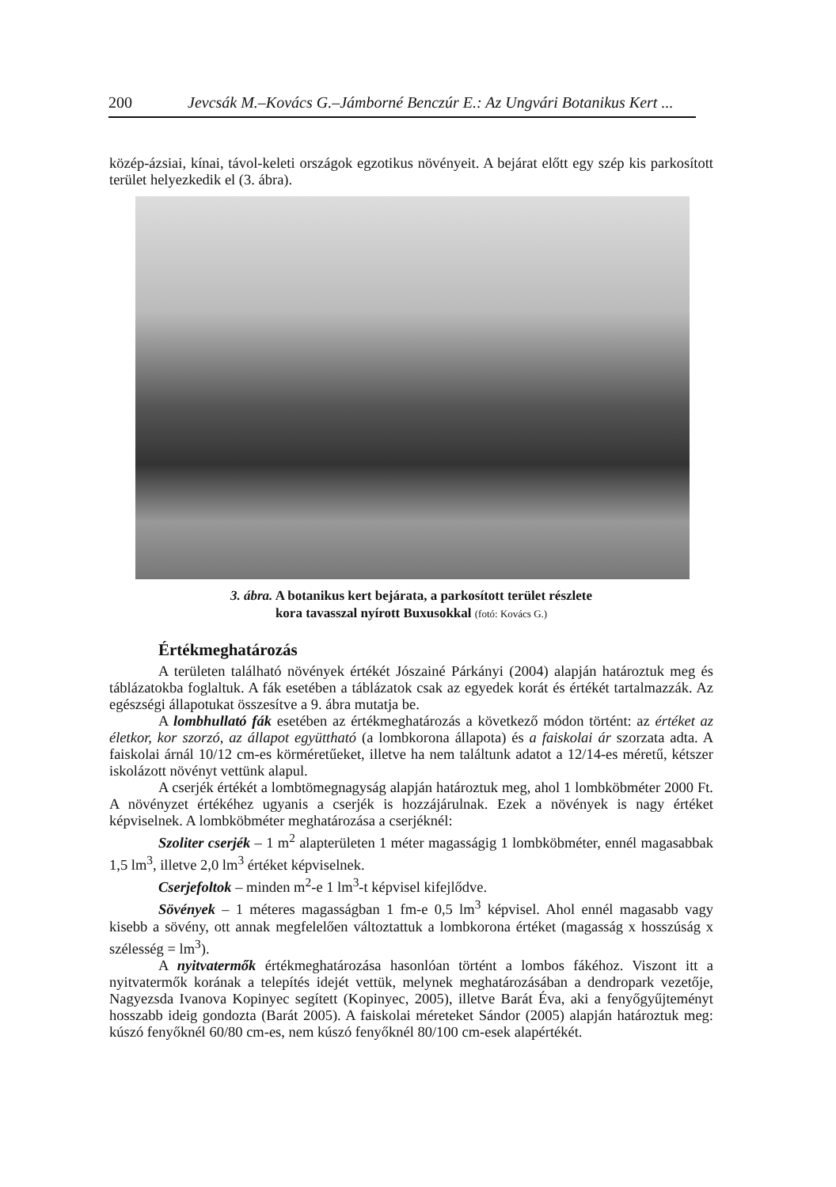200 Jevcsák M.–Kovács G.–Jámborné Benczúr E.: Az Ungvári Botanikus Kert ...
közép-ázsiai, kínai, távol-keleti országok egzotikus növényeit. A bejárat előtt egy szép kis parkosított terület helyezkedik el (3. ábra).
3. ábra. A botanikus kert bejárata, a parkosított terület részlete
kora tavasszal nyírott Buxusokkal (fotó: Kovács G.)
Értékmeghatározás
A területen található növények értékét Jószainé Párkányi (2004) alapján határoztuk meg és táblázatokba foglaltuk. A fák esetében a táblázatok csak az egyedek korát és értékét tartalmazzák. Az egészségi állapotukat összesítve a 9. ábra mutatja be.
A lombhullató fák esetében az értékmeghatározás a következő módon történt: az értéket az életkor, kor szorzó, az állapot együttható (a lombkorona állapota) és a faiskolai ár szorzata adta. A faiskolai árnál 10/12 cm-es körméretűeket, illetve ha nem találtunk adatot a 12/14-es méretű, kétszer iskolázott növényt vettünk alapul.
A cserjék értékét a lombtömegnagyság alapján határoztuk meg, ahol 1 lombköbméter 2000 Ft. A növényzet értékéhez ugyanis a cserjék is hozzájárulnak. Ezek a növények is nagy értéket képviselnek. A lombköbméter meghatározása a cserjéknél:
Szoliter cserjék – 1 m<sup>2</sup> alapterületen 1 méter magasságig 1 lombköbméter, ennél magasabbak 1,5 lm<sup>3</sup>, illetve 2,0 lm<sup>3</sup> értéket képviselnek.
Cserjefoltok – minden m<sup>2</sup>-e 1 lm<sup>3</sup>-t képvisel kifejlődve.
Sövények – 1 méteres magasságban 1 fm-e 0,5 lm<sup>3</sup> képvisel. Ahol ennél magasabb vagy kisebb a sövény, ott annak megfelelően változtattuk a lombkorona értéket (magasság x hosszúság x szélesség = lm<sup>3</sup>).
A nyitvatermők értékmeghatározása hasonlóan történt a lombos fákéhoz. Viszont itt a nyitvatermők korának a telepítés idejét vettük, melynek meghatározásában a dendropark vezetője, Nagyezsda Ivanova Kopinyec segített (Kopinyec, 2005), illetve Barát Éva, aki a fenyőgyűjteményt hosszabb ideig gondozta (Barát 2005). A faiskolai méreteket Sándor (2005) alapján határoztuk meg: kúszó fenyőknél 60/80 cm-es, nem kúszó fenyőknél 80/100 cm-esek alapértékét.